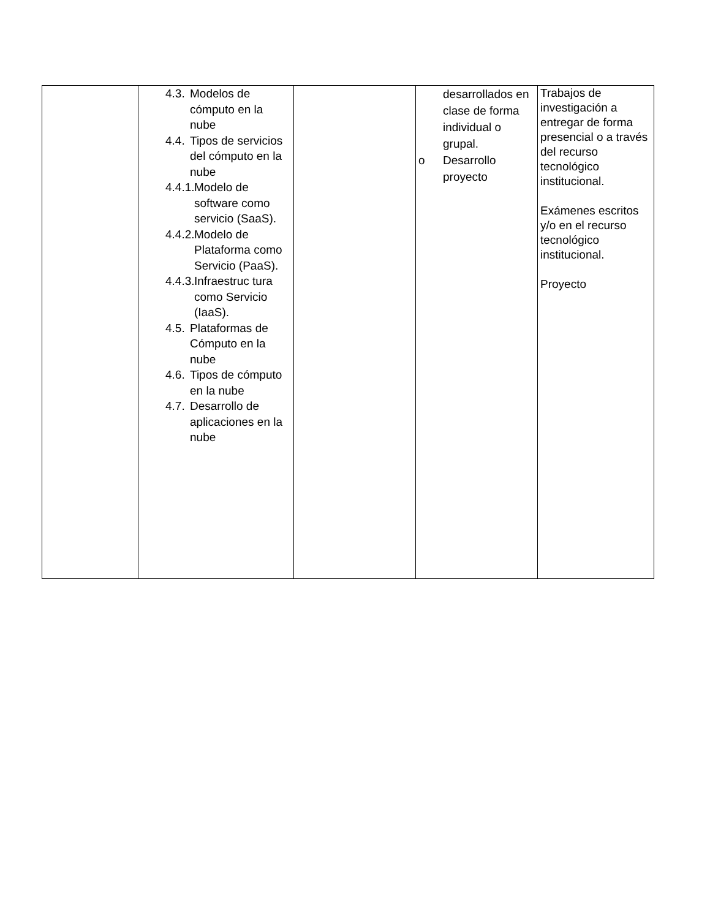| | 4.3. Modelos de cómputo en la nube 4.4. Tipos de servicios del cómputo en la nube 4.4.1. Modelo de software como servicio (SaaS). 4.4.2. Modelo de Plataforma como Servicio (PaaS). 4.4.3. Infraestruc tura como Servicio (IaaS). 4.5. Plataformas de Cómputo en la nube 4.6. Tipos de cómputo en la nube 4.7. Desarrollo de aplicaciones en la nube | | desarrollados en clase de forma individual o grupal. o Desarrollo proyecto | Trabajos de investigación a entregar de forma presencial o a través del recurso tecnológico institucional. Exámenes escritos y/o en el recurso tecnológico institucional. Proyecto |